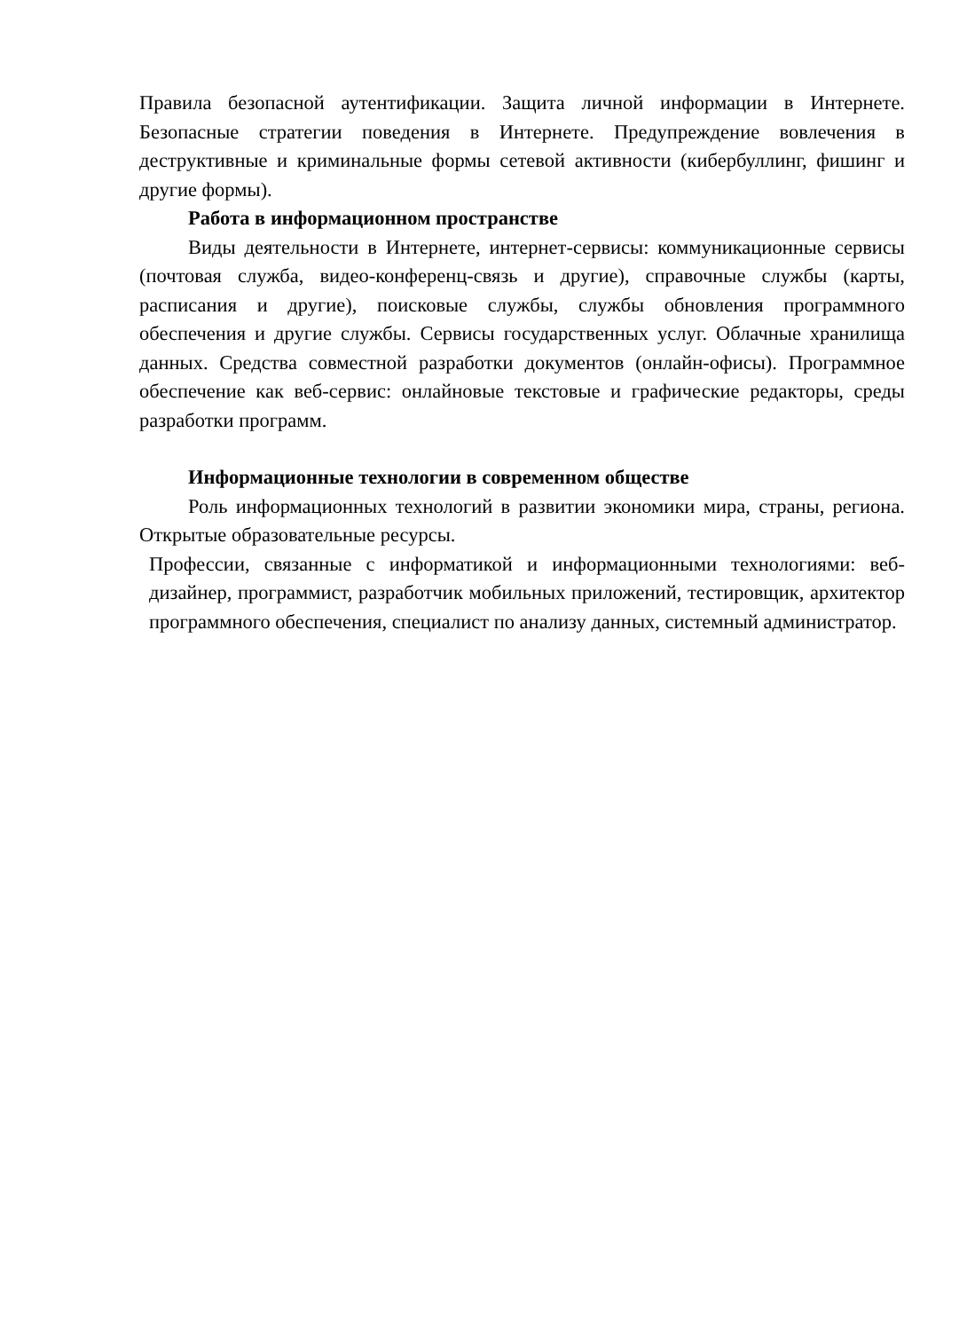Правила безопасной аутентификации. Защита личной информации в Интернете. Безопасные стратегии поведения в Интернете. Предупреждение вовлечения в деструктивные и криминальные формы сетевой активности (кибербуллинг, фишинг и другие формы).
Работа в информационном пространстве
Виды деятельности в Интернете, интернет-сервисы: коммуникационные сервисы (почтовая служба, видео-конференц-связь и другие), справочные службы (карты, расписания и другие), поисковые службы, службы обновления программного обеспечения и другие службы. Сервисы государственных услуг. Облачные хранилища данных. Средства совместной разработки документов (онлайн-офисы). Программное обеспечение как веб-сервис: онлайновые текстовые и графические редакторы, среды разработки программ.
Информационные технологии в современном обществе
Роль информационных технологий в развитии экономики мира, страны, региона. Открытые образовательные ресурсы.
Профессии, связанные с информатикой и информационными технологиями: веб-дизайнер, программист, разработчик мобильных приложений, тестировщик, архитектор программного обеспечения, специалист по анализу данных, системный администратор.